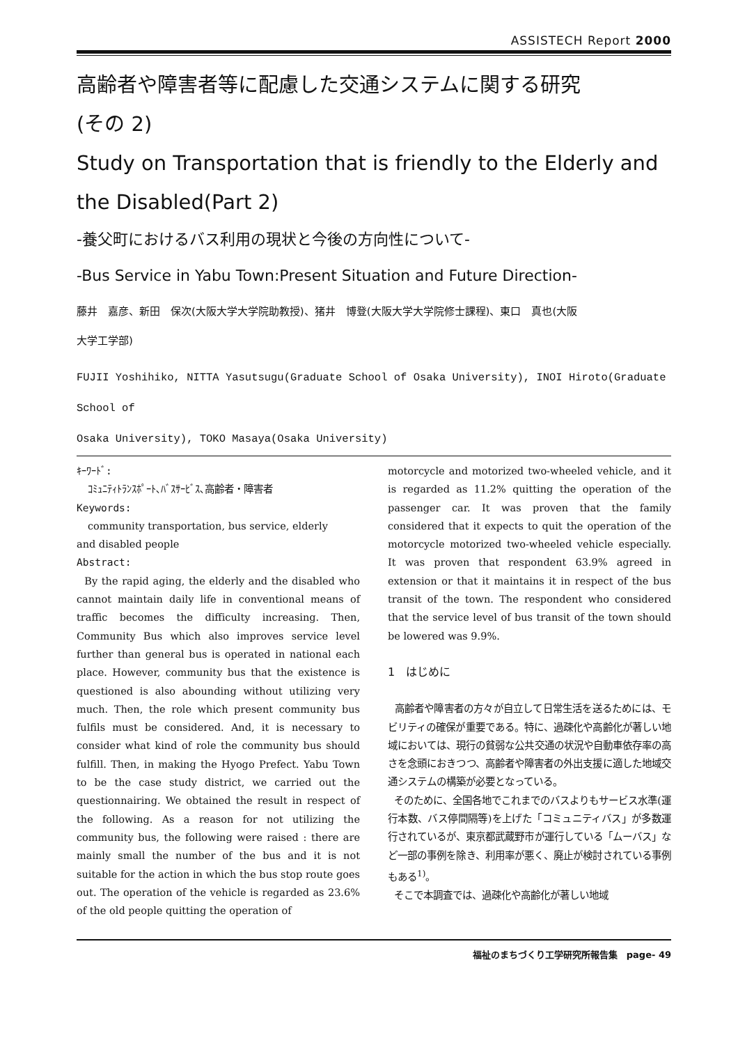ASSISTECH Report 2000
高齢者や障害者等に配慮した交通システムに関する研究
(その 2)
Study on Transportation that is friendly to the Elderly and the Disabled(Part 2)
-養父町におけるバス利用の現状と今後の方向性について-
-Bus Service in Yabu Town:Present Situation and Future Direction-
藤井　嘉彦、新田　保次(大阪大学大学院助教授)、猪井　博登(大阪大学大学院修士課程)、東口　真也(大阪
大学工学部)
FUJII Yoshihiko, NITTA Yasutsugu(Graduate School of Osaka University), INOI Hiroto(Graduate School of
Osaka University), TOKO Masaya(Osaka University)
ｷｰﾜｰﾄﾞ:
ｺﾐｭﾆﾃｨﾄﾗﾝｽﾎﾟｰﾄ､ﾊﾞｽｻｰﾋﾞｽ､高齢者・障害者
Keywords:
community transportation, bus service, elderly
and disabled people
Abstract:
By the rapid aging, the elderly and the disabled who cannot maintain daily life in conventional means of traffic becomes the difficulty increasing. Then, Community Bus which also improves service level further than general bus is operated in national each place. However, community bus that the existence is questioned is also abounding without utilizing very much. Then, the role which present community bus fulfils must be considered. And, it is necessary to consider what kind of role the community bus should fulfill. Then, in making the Hyogo Prefect. Yabu Town to be the case study district, we carried out the questionnairing. We obtained the result in respect of the following. As a reason for not utilizing the community bus, the following were raised : there are mainly small the number of the bus and it is not suitable for the action in which the bus stop route goes out. The operation of the vehicle is regarded as 23.6% of the old people quitting the operation of
motorcycle and motorized two-wheeled vehicle, and it is regarded as 11.2% quitting the operation of the passenger car. It was proven that the family considered that it expects to quit the operation of the motorcycle motorized two-wheeled vehicle especially. It was proven that respondent 63.9% agreed in extension or that it maintains it in respect of the bus transit of the town. The respondent who considered that the service level of bus transit of the town should be lowered was 9.9%.
1　はじめに
高齢者や障害者の方々が自立して日常生活を送るためには、モビリティの確保が重要である。特に、過疎化や高齢化が著しい地域においては、現行の貧弱な公共交通の状況や自動車依存率の高さを念頭におきつつ、高齢者や障害者の外出支援に適した地域交通システムの構築が必要となっている。
そのために、全国各地でこれまでのバスよりもサービス水準(運行本数、バス停間隔等)を上げた「コミュニティバス」が多数運行されているが、東京都武蔵野市が運行している「ムーバス」など一部の事例を除き、利用率が悪く、廃止が検討されている事例もある<sup>1)</sup>。
そこで本調査では、過疎化や高齢化が著しい地域
福祉のまちづくり工学研究所報告集　page- 49